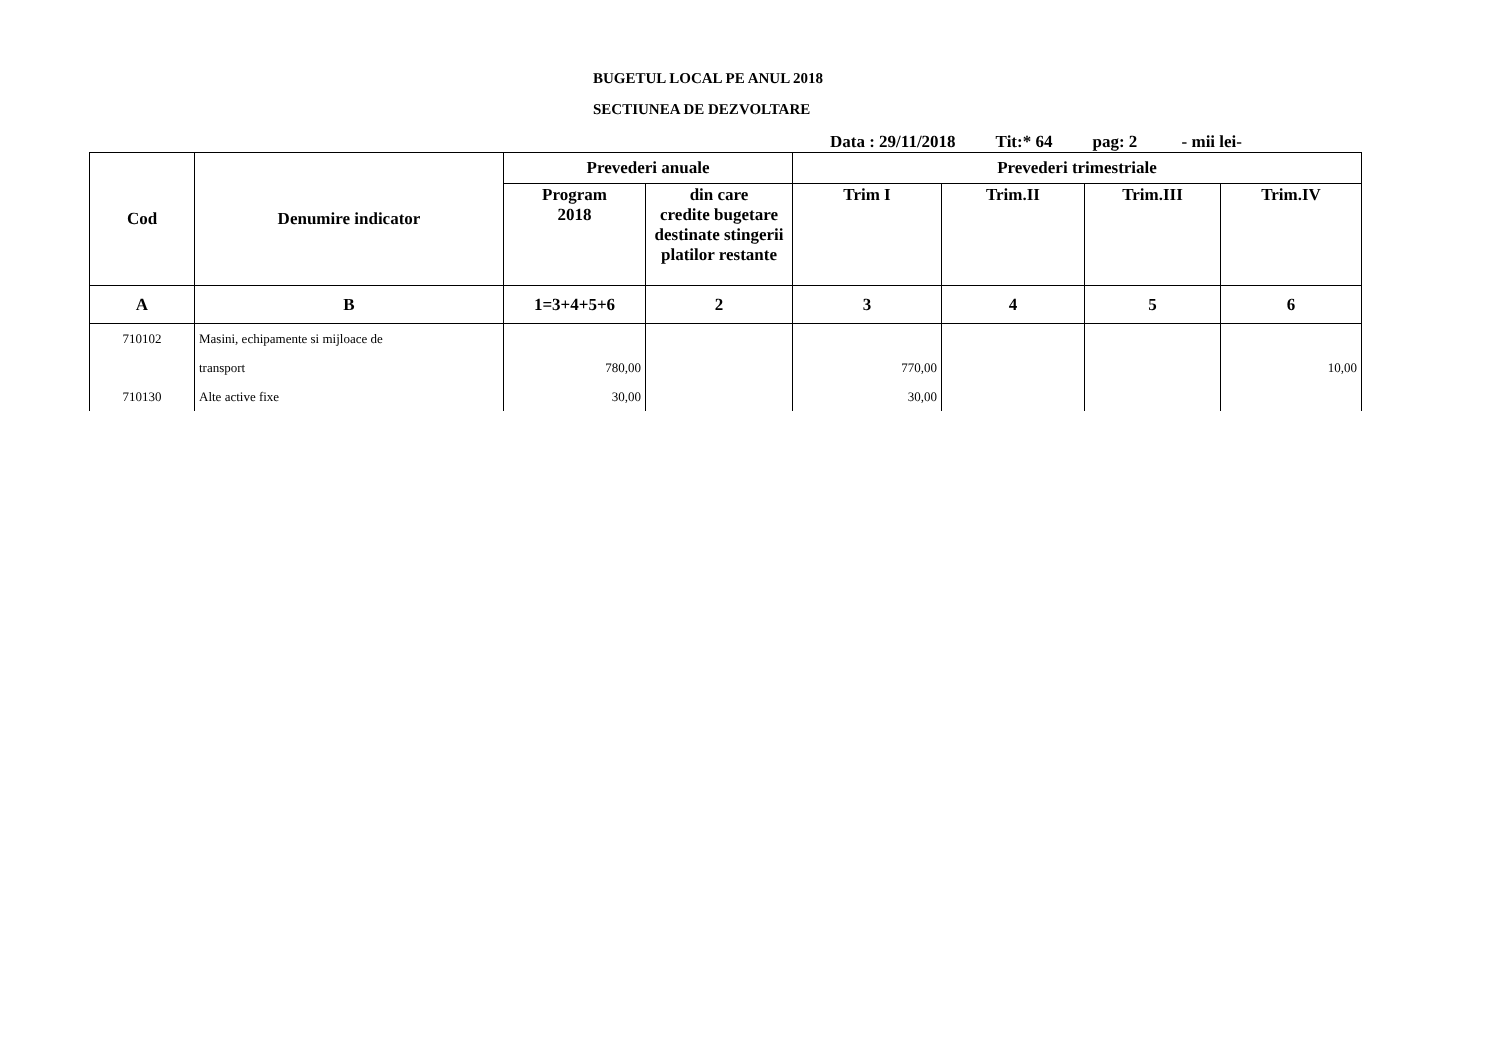BUGETUL LOCAL PE ANUL 2018
SECTIUNEA DE DEZVOLTARE
Data : 29/11/2018 Tit:* 64 pag: 2 - mii lei-
| Cod | Denumire indicator | Prevederi anuale | | Prevederi trimestriale | | | |
| --- | --- | --- | --- | --- | --- | --- | --- |
| | | Program 2018 | din care credite bugetare destinate stingerii platilor restante | Trim I | Trim.II | Trim.III | Trim.IV |
| A | B | 1=3+4+5+6 | 2 | 3 | 4 | 5 | 6 |
| 710102 | Masini, echipamente si mijloace de | | | | | | |
| | transport | 780,00 | | 770,00 | | | 10,00 |
| 710130 | Alte active fixe | 30,00 | | 30,00 | | | |